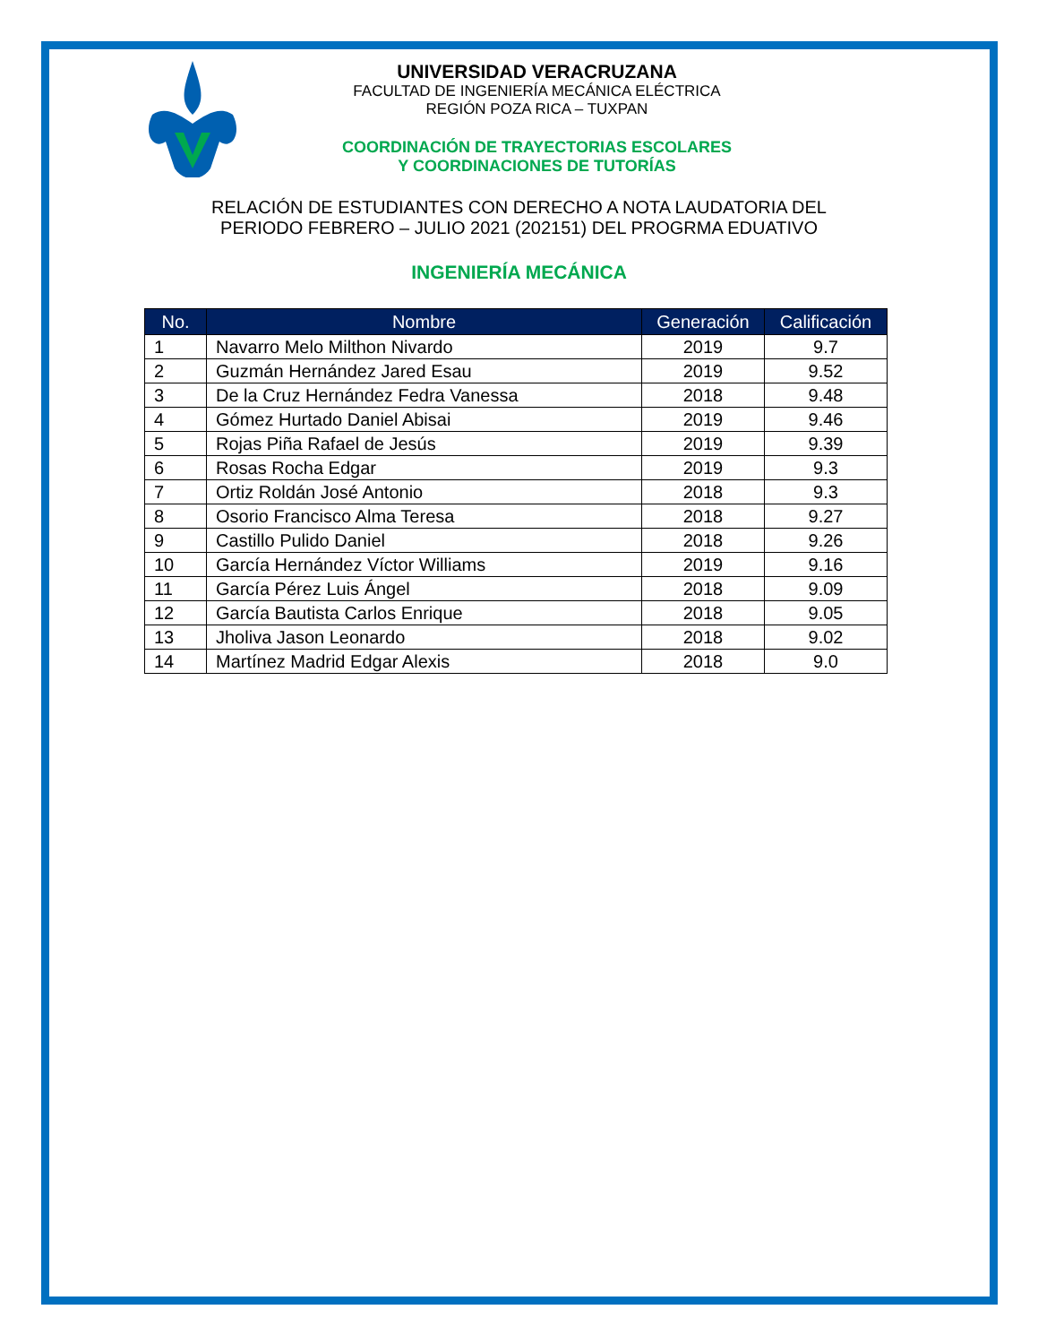UNIVERSIDAD VERACRUZANA
FACULTAD DE INGENIERÍA MECÁNICA ELÉCTRICA
REGIÓN POZA RICA – TUXPAN
COORDINACIÓN DE TRAYECTORIAS ESCOLARES
Y COORDINACIONES DE TUTORÍAS
RELACIÓN DE ESTUDIANTES CON DERECHO A NOTA LAUDATORIA DEL
PERIODO FEBRERO – JULIO 2021 (202151) DEL PROGRMA EDUATIVO
INGENIERÍA MECÁNICA
| No. | Nombre | Generación | Calificación |
| --- | --- | --- | --- |
| 1 | Navarro Melo Milthon Nivardo | 2019 | 9.7 |
| 2 | Guzmán Hernández Jared Esau | 2019 | 9.52 |
| 3 | De la Cruz Hernández Fedra Vanessa | 2018 | 9.48 |
| 4 | Gómez Hurtado Daniel Abisai | 2019 | 9.46 |
| 5 | Rojas Piña Rafael de Jesús | 2019 | 9.39 |
| 6 | Rosas Rocha Edgar | 2019 | 9.3 |
| 7 | Ortiz Roldán José Antonio | 2018 | 9.3 |
| 8 | Osorio Francisco Alma Teresa | 2018 | 9.27 |
| 9 | Castillo Pulido Daniel | 2018 | 9.26 |
| 10 | García Hernández Víctor Williams | 2019 | 9.16 |
| 11 | García Pérez Luis Ángel | 2018 | 9.09 |
| 12 | García Bautista Carlos Enrique | 2018 | 9.05 |
| 13 | Jholiva Jason Leonardo | 2018 | 9.02 |
| 14 | Martínez Madrid Edgar Alexis | 2018 | 9.0 |